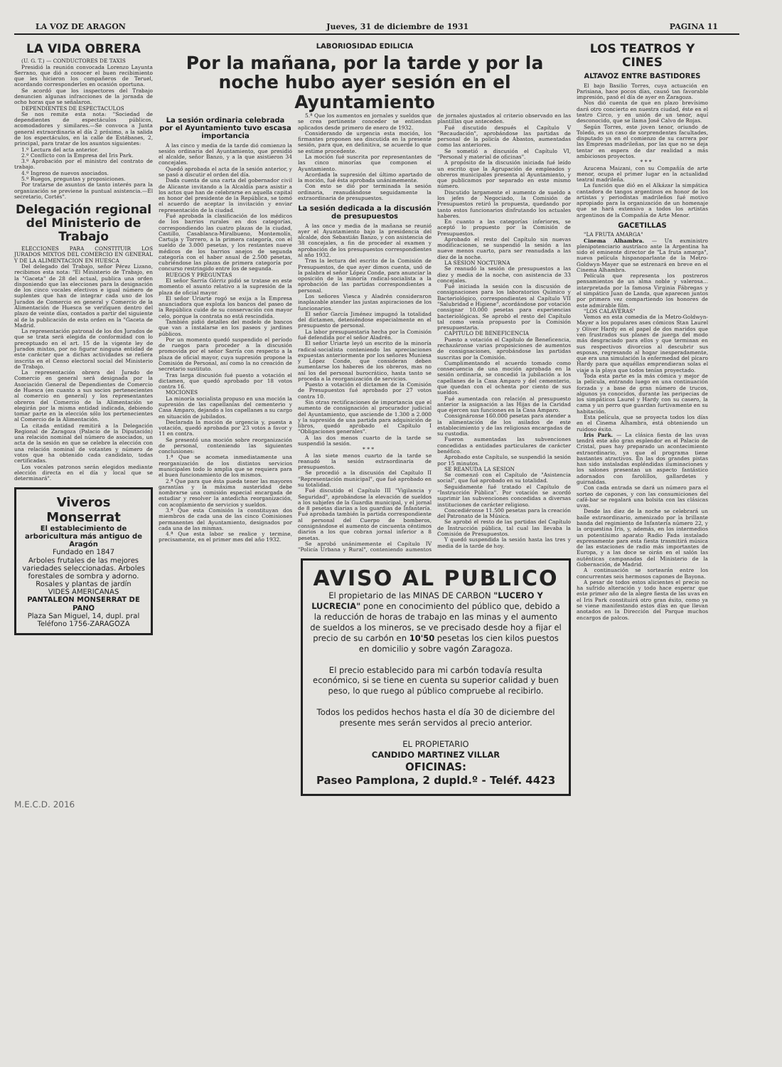LA VOZ DE ARAGON Jueves, 31 de diciembre de 1931 PAGINA 11
LA VIDA OBRERA
(U. G. T.) — CONDUCTORES DE TAXIS
Presidió la reunión convocada Lorenzo Layunta Serrano, que dió a conocer el buen recibimiento que les hicieron los compañeros de Teruel, acordando corresponderles en ocasión oportuna.
Se acordó que los inspectores del Trabajo denuncien algunas infracciones de la jornada de ocho horas que se señalaron.
DEPENDIENTES DE ESPECTACULOS
Se nos remite esta nota: "Sociedad de dependientes de espectáculos públicos, acomodadores y similares.—Se convoca a Junta general extraordinaria el día 2 próximo, a la salida de los espectáculos, en la calle de Estébanes, 2, principal, para tratar de los asuntos siguientes:
1.º Lectura del acta anterior.
2.º Conflicto con la Empresa del Iris Park.
3.º Aprobación por el ministro del contrato de trabajo.
4.º Ingreso de nuevos asociados.
5.º Ruegos, preguntas y proposiciones.
Por tratarse de asuntos de tanto interés para la organización se previene la puntual asistencia.—El secretario, Cortés".
Delegación regional del Ministerio de Trabajo
ELECCIONES PARA CONSTITUIR LOS JURADOS MIXTOS DEL COMERCIO EN GENERAL Y DE LA ALIMENTACION EN HUESCA
Del delegado del Trabajo, señor Pérez Lizano, recibimos esta nota: "El Ministerio de Trabajo, en la "Gaceta" de 28 del actual, publica una orden disponiendo que las elecciones para la designación de los cinco vocales efectivos e igual número de suplentes que han de integrar cada uno de los Jurados de Comercio en general y Comercio de la Alimentación de Huesca se verifiquen dentro del plazo de veinte días, contados a partir del siguiente al de la publicación de esta orden en la "Gaceta de Madrid.
La representación patronal de los dos Jurados de que se trata será elegida de conformidad con lo preceptuado en el art. 15 de la vigente ley de Jurados mixtos, por no figurar ninguna entidad de este carácter que a dichas actividades se refiera inscrita en el Censo electoral social del Ministerio de Trabajo.
La representación obrera del Jurado de Comercio en general será designada por la Asociación General de Dependientes de Comercio de Huesca (en cuanto a sus socios pertenecientes al comercio en general) y los representantes obreros del Comercio de la Alimentación se elegirán por la misma entidad indicada, debiendo tomar parte en la elección sólo los pertenecientes al Comercio de la Alimentación.
La citada entidad remitirá a la Delegación Regional de Zaragoza (Palacio de la Diputación) una relación nominal del número de asociados, un acta de la sesión en que se celebre la elección con una relación nominal de votantes y número de votos que ha obtenido cada candidato, todas certificadas.
Los vocales patronos serán elegidos mediante elección directa en el día y local que se determinará".
Viveros Monserrat
El establecimiento de arboricultura más antiguo de Aragón
Fundado en 1847
Arboles frutales de las mejores variedades seleccionadas. Arboles forestales de sombra y adorno. Rosales y plantas de jardín
VIDES AMERICANAS
PANTALEON MONSERRAT DE PANO
Plaza San Miguel, 14, dupl. pral
Teléfono 1756-ZARAGOZA
LABORIOSIDAD EDILICIA
Por la mañana, por la tarde y por la noche hubo ayer sesión en el Ayuntamiento
La sesión ordinaria celebrada por el Ayuntamiento tuvo escasa importancia
A las cinco y media de la tarde dió comienzo la sesión ordinaria del Ayuntamiento, que presidió el alcalde, señor Banzo, y a la que asistieron 34 concejales.
Quedó aprobada el acta de la sesión anterior, y se pasó a discutir el orden del día.
Dada cuenta de una carta del gobernador civil de Alicante invitando a la Alcaldía para asistir a los actos que han de celebrarse en aquella capital en honor del presidente de la República, se tomó el acuerdo de aceptar la invitación y enviar representación de la ciudad.
Fué aprobada la clasificación de los médicos de los barrios rurales en dos categorías, correspondiendo las cuatro plazas de la ciudad, Castillo, Casablanca-Miralbueno, Montemolín, Cartuja y Torrero, a la primera categoría, con el sueldo de 3.000 pesetas, y los restantes nueve médicos de los barrios anejos de segunda categoría con el haber anual de 2.500 pesetas, cubriéndose las plazas de primera categoría por concurso restringido entre los de segunda.
RUEGOS Y PREGUNTAS
El señor Sarría Górriz pidió se tratase en este momento el asunto relativo a la supresión de la plaza de oficial mayor.
El señor Uriarte rogó se exija a la Empresa anunciadora que explota los bancos del paseo de la República cuide de su conservación con mayor celo, porque la contrata no está rescindida.
También pidió detalles del modelo de bancos que van a instalarse en los paseos y jardines públicos.
Por un momento quedó suspendido el período de ruegos para proceder a la discusión promovida por el señor Sarría con respecto a la plaza de oficial mayor, cuya supresión propone la Comisión de Personal, así como la no creación de secretario sustituto.
Tras larga discusión fué puesto a votación el dictamen, que quedó aprobado por 18 votos contra 16.
MOCIONES
La minoría socialista propuso en una moción la supresión de las capellanías del cementerio y Casa Amparo, dejando a los capellanes a su cargo en situación de jubilados.
Declarada la moción de urgencia y, puesta a votación, quedó aprobada por 23 votos a favor y 11 en contra.
Se presentó una moción sobre reorganización de personal, conteniendo las siguientes conclusiones:
1.ª Que se acometa inmediatamente una reorganización de los distintos servicios municipales todo lo amplia que se requiera para el buen funcionamiento de los mismos.
2.ª Que para que ésta pueda tener las mayores garantías y la máxima austeridad debe nombrarse una comisión especial encargada de estudiar y resolver la antedicha reorganización, con acoplamiento de servicios y sueldos.
3.ª Que esta Comisión la constituyan dos miembros de cada una de las cinco Comisiones permanentes del Ayuntamiento, designados por cada una de las mismas.
4.ª Que esta labor se realice y termine, precisamente, en el primer mes del año 1932.
5.ª Que los aumentos en jornales y sueldos que se crea pertinente conceder se entiendan aplicados desde primero de enero de 1932.
Considerando de urgencia esta moción, los firmantes proponen sea discutida en la presente sesión, para que, en definitiva, se acuerde lo que se estime procedente.
La moción fué suscrita por representantes de las cinco minorías que componen el Ayuntamiento.
Acordada la supresión del último apartado de la moción, fué ésta aprobada unánimemente.
Con esto se dió por terminada la sesión ordinaria, reanudándose seguidamente la extraordinaria de presupuestos.
La sesión dedicada a la discusión de presupuestos
A las once y media de la mañana se reunió ayer el Ayuntamiento bajo la presidencia del alcalde, don Sebastián Banzo, y con asistencia de 38 concejales, a fin de proceder al examen y aprobación de los presupuestos correspondientes al año 1932.
Tras la lectura del escrito de la Comisión de Presupuestos, de que ayer dimos cuenta, usó de la palabra el señor López Conde, para anunciar la oposición de la minoría radical-socialista a la aprobación de las partidas correspondientes a personal.
Los señores Viesca y Aladrén consideraron inaplazable atender las justas aspiraciones de los funcionarios.
El señor García Jiménez impugnó la totalidad del dictamen, deteniéndose especialmente en el presupuesto de personal.
La labor presupuestaria hecha por la Comisión fué defendida por el señor Aladrén.
El señor Uriarte leyó un escrito de la minoría radical-socialista conteniendo las apreciaciones expuestas anteriormente por los señores Muniesa y López Conde, que consideran deben aumentarse los haberes de los obreros, mas no así los del personal burocrático, hasta tanto se proceda a la reorganización de servicios.
Puesto a votación el dictamen de la Comisión de Presupuestos fué aprobado por 27 votos contra 10.
Sin otras rectificaciones de importancia que el aumento de consignación al procurador judicial del Ayuntamiento, que asciende de 1.300 a 2.000 y la supresión de una partida para adquisición de libros, quedó aprobado el Capítulo I "Obligaciones generales".
A las dos menos cuarto de la tarde se suspendió la sesión.
* * *
A las siete menos cuarto de la tarde se reanudó la sesión extraordinaria de presupuestos.
Se procedió a la discusión del Capítulo II "Representación municipal", que fué aprobado en su totalidad.
Fué discutido el Capítulo III "Vigilancia y Seguridad", aprobándose la elevación de sueldos a los subjefes de la Guardia municipal, y el jornal de 8 pesetas diarias a los guardias de Infantería. Fué aprobada también la partida correspondiente al personal del Cuerpo de bomberos, consignándose el aumento de cincuenta céntimos diarios a los que cobran jornal inferior a 8 pesetas.
Se aprobó unánimemente el Capítulo IV "Policía Urbana y Rural", conteniendo aumentos de jornales ajustados al criterio observado en las plantillas que anteceden.
Fué discutido después el Capítulo V "Recaudación", aprobándose las partidas de personal de la policía de Abastos, aumentadas como las anteriores.
Se sometió a discusión el Capítulo VI, "Personal y material de oficinas".
A propósito de la discusión iniciada fué leído un escrito que la Agrupación de empleados y obreros municipales presenta al Ayuntamiento, y que publicamos por separado en este mismo número.
Discutido largamente el aumento de sueldo a los jefes de Negociado, la Comisión de Presupuestos retiró la propuesta, quedando por tanto estos funcionarios disfrutando los actuales haberes.
En cuanto a las categorías inferiores, se aceptó lo propuesto por la Comisión de Presupuestos.
Aprobado el resto del Capítulo sin nuevas modificaciones, se suspendió la sesión a las nueve menos cuarto, para ser reanudada a las diez de la noche.
LA SESION NOCTURNA
Se reanudó la sesión de presupuestos a las diez y media de la noche, con asistencia de 33 concejales.
Fué iniciada la sesión con la discusión de consignaciones para los laboratorios Químico y Bacteriológico, correspondientes al Capítulo VII "Salubridad e Higiene", acordándose por votación consignar 10.000 pesetas para experiencias bacteriológicas. Se aprobó el resto del Capítulo tal como venía propuesto por la Comisión presupuestaria.
CAPITULO DE BENEFICENCIA
Puesto a votación el Capítulo de Beneficencia, rechazáronse varias proposiciones de aumentos de consignaciones, aprobándose las partidas suscritas por la Comisión.
Cumplimentando el acuerdo tomado como consecuencia de una moción aprobada en la sesión ordinaria, se concedió la jubilación a los capellanes de la Casa Amparo y del cementerio, que quedan con el ochenta por ciento de sus sueldos.
Fué aumentada con relación al presupuesto anterior la asignación a las Hijas de la Caridad que ejercen sus funciones en la Casa Amparo.
Consignáronse 160.000 pesetas para atender a la alimentación de los asilados de este establecimiento y de las religiosas encargadas de su custodia.
Fueron aumentadas las subvenciones concedidas a entidades particulares de carácter benéfico.
Aprobado este Capítulo, se suspendió la sesión por 15 minutos.
SE REANUDA LA SESION
Se comenzó con el Capítulo de "Asistencia social", que fué aprobado en su totalidad.
Seguidamente fué tratado el Capítulo de "Instrucción Pública". Por votación se acordó suprimir las subvenciones concedidas a diversas instituciones de carácter religioso.
Concediéronse 11.500 pesetas para la creación del Patronato de la Música.
Se aprobó el resto de las partidas del Capítulo de Instrucción pública, tal cual las llevaba la Comisión de Presupuestos.
Y quedó suspendida la sesión hasta las tres y media de la tarde de hoy.
AVISO AL PUBLICO
El propietario de las MINAS DE CARBON "LUCERO Y LUCRECIA" pone en conocimiento del público que, debido a la reducción de horas de trabajo en las minas y el aumento de sueldos a los mineros, se ve precisado desde hoy a fijar el precio de su carbón en 10'50 pesetas los cien kilos puestos en domicilio y sobre vagón Zaragoza.
El precio establecido para mi carbón todavía resulta económico, si se tiene en cuenta su superior calidad y buen peso, lo que ruego al público compruebe al recibirlo.
Todos los pedidos hechos hasta el día 30 de diciembre del presente mes serán servidos al precio anterior.
EL PROPIETARIO
CANDIDO MARTINEZ VILLAR
OFICINAS:
Paseo Pamplona, 2 dupld.º - Teléf. 4423
LOS TEATROS Y CINES
ALTAVOZ ENTRE BASTIDORES
El bajo Basilio Torres, cuya actuación en Parisiana, hace pocos días, causó tan favorable impresión, pasó el día de ayer en Zaragoza.
Nos dió cuenta de que en plazo brevísimo dará otro concierto en nuestra ciudad, éste en el teatro Circo, y en unión de un tenor, aquí desconocido, que se llama José Calvo de Rojas.
Según Torres, este joven tenor, oriundo de Toledo, es un caso de sorprendentes facultades, disputado ya en el comienzo de su carrera por las Empresas madrileñas, por las que no se deja tentar en espera de dar realidad a más ambiciosos proyectos.
* * *
Azucena Maizani, con su Compañía de arte menor, ocupa el primer lugar en la actualidad teatral madrileña.
La función que dió en el Alkázar la simpática cantadora de tangos argentinos en honor de los artistas y periodistas madrileños fué motivo apropiado para la organización de un homenaje que se hará extensivo a todos los artistas argentinos de la Compañía de Arte Menor.
GACETILLAS
"LA FRUTA AMARGA"
Cinema Alhambra. — Un exministro plenipotenciario austríaco ante la Argentina ha sido el eminente director de "La fruta amarga", nueva película hispanoparlante de la Metro-Goldwyn-Mayer que se estrenará en breve en el Cinema Alhambra.
Película que representa los postreros pensamientos de un alma noble y valerosa... interpretada por la famosa Virginia Fábregas y el simpático Juan de Landa, que aparecen juntos por primera vez compartiendo los honores de este admirable film.
"LOS CALAVERAS"
Vemos en esta comedia de la Metro-Goldwyn-Mayer a los populares ases cómicos Stan Laurel y Oliver Hardy en el papel de dos maridos que ven frustrados sus planes de juerga del modo más desgraciado para ellos y que terminan en sus respectivos divorcios al descubrir sus esposas, regresando al hogar inesperadamente, que era una simulación la enfermedad del pícaro Hardy para que aquéllas emprendieran solas el viaje a la playa que todos tenían proyectado.
Toda esta parte es la más cómica y mejor de la película, entrando luego en una continuación forzada y a base de gran número de trucos, algunos ya conocidos, durante las peripecias de los simpáticos Laurel y Hardy con su casero, la cama y un perro que guardan furtivamente en su habitación.
Esta película, que se proyecta todos los días en el Cinema Alhambra, está obteniendo un ruidoso éxito.
Iris Park. — La clásica fiesta de las uvas tendrá este año gran esplendor en el Palacio de Cristal, pues hay preparado un acontecimiento extraordinario, ya que el programa tiene bastantes atractivos. En las dos grandes pistas han sido instaladas espléndidas iluminaciones y los salones presentan un aspecto fantástico adornados con farolillos, gallardetes y guirnaldas.
Con cada entrada se dará un número para el sorteo de capones, y con las consumiciones del café-bar se regalará una bolsita con las clásicas uvas.
Desde las diez de la noche se celebrará un baile extraordinario, amenizado por la brillante banda del regimiento de Infantería número 22, y la orquestina Iris, y, además, en los intermedios un potentísimo aparato Radio Fada instalado expresamente para esta fiesta trasmitirá música de las estaciones de radio más importantes de Europa, y a las doce se oirán en el salón las auténticas campanadas del Ministerio de la Gobernación, de Madrid.
A continuación se sortearán entre los concurrentes seis hermosos capones de Bayona.
A pesar de todos estos alicientes el precio no ha sufrido alteración y todo hace esperar que este primer año de la alegre fiesta de las uvas en el Iris Park constituirá otro gran éxito, como ya se viene manifestando estos días en que llevan anotados en la Dirección del Parque muchos encargos de palcos.
M.E.C.D. 2016